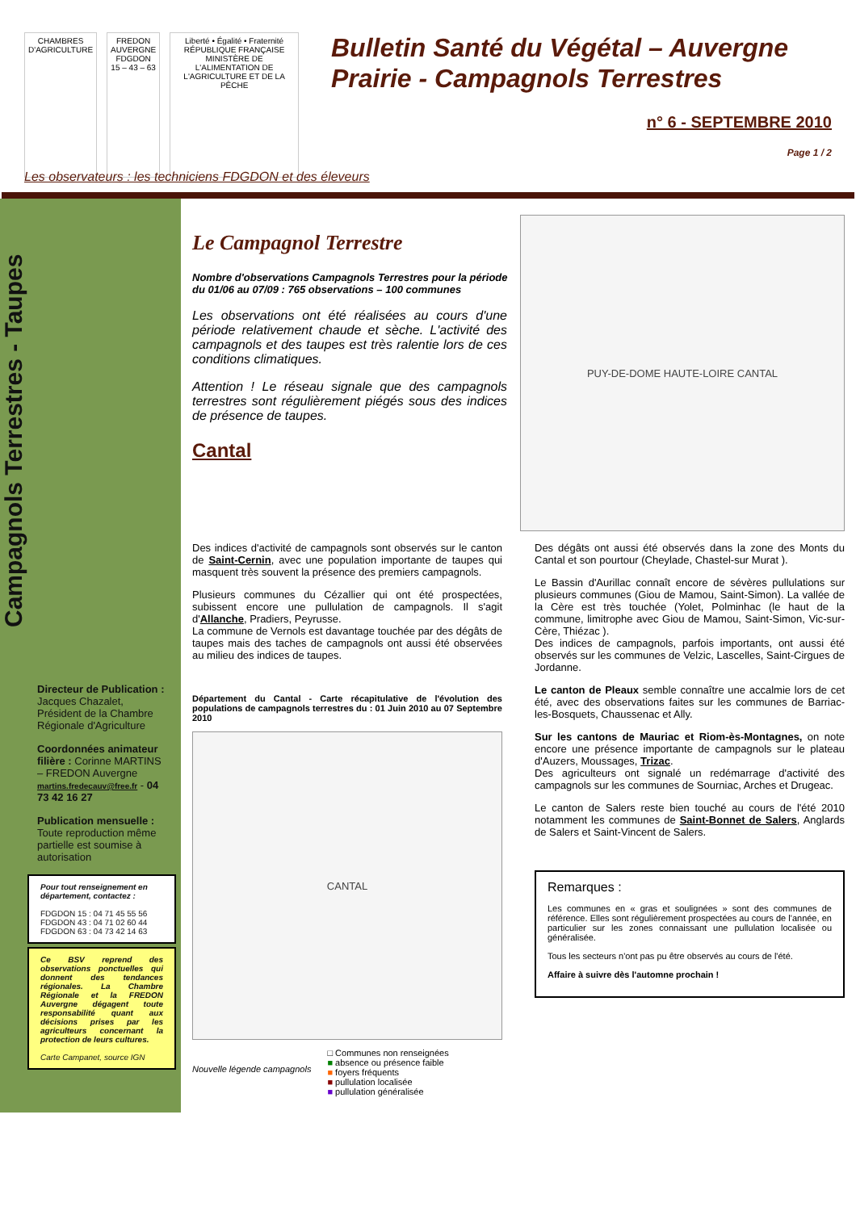CHAMBRES D'AGRICULTURE FREDON AUVERGNE
FDGDON
15 – 43 – 63
Liberté • Égalité • Fraternité
RÉPUBLIQUE FRANÇAISE
MINISTÈRE DE L'ALIMENTATION DE L'AGRICULTURE ET DE LA PÊCHE
Bulletin Santé du Végétal – Auvergne
Prairie - Campagnols Terrestres
n° 6 - SEPTEMBRE 2010
Page 1 / 2
Les observateurs : les techniciens FDGDON et des éleveurs
Campagnols Terrestres - Taupes
Directeur de Publication : Jacques Chazalet, Président de la Chambre Régionale d'Agriculture
Coordonnées animateur filière : Corinne MARTINS – FREDON Auvergne
martins.fredecauv@free.fr - 04 73 42 16 27
Publication mensuelle : Toute reproduction même partielle est soumise à autorisation
Pour tout renseignement en département, contactez :
FDGDON 15 : 04 71 45 55 56
FDGDON 43 : 04 71 02 60 44
FDGDON 63 : 04 73 42 14 63
Ce BSV reprend des observations ponctuelles qui donnent des tendances régionales. La Chambre Régionale et la FREDON Auvergne dégagent toute responsabilité quant aux décisions prises par les agriculteurs concernant la protection de leurs cultures.
Carte Campanet, source IGN
Le Campagnol Terrestre
Nombre d'observations Campagnols Terrestres pour la période du 01/06 au 07/09 : 765 observations – 100 communes
Les observations ont été réalisées au cours d'une période relativement chaude et sèche. L'activité des campagnols et des taupes est très ralentie lors de ces conditions climatiques.
Attention ! Le réseau signale que des campagnols terrestres sont régulièrement piégés sous des indices de présence de taupes.
Cantal
PUY-DE-DOME HAUTE-LOIRE CANTAL
Des indices d'activité de campagnols sont observés sur le canton de Saint-Cernin, avec une population importante de taupes qui masquent très souvent la présence des premiers campagnols.
Plusieurs communes du Cézallier qui ont été prospectées, subissent encore une pullulation de campagnols. Il s'agit d'Allanche, Pradiers, Peyrusse.
La commune de Vernols est davantage touchée par des dégâts de taupes mais des taches de campagnols ont aussi été observées au milieu des indices de taupes.
Département du Cantal - Carte récapitulative de l'évolution des populations de campagnols terrestres du : 01 Juin 2010 au 07 Septembre 2010
CANTAL
Nouvelle légende campagnols
□ Communes non renseignées
■ absence ou présence faible
■ foyers fréquents
■ pullulation localisée
■ pullulation généralisée
Des dégâts ont aussi été observés dans la zone des Monts du Cantal et son pourtour (Cheylade, Chastel-sur Murat ).
Le Bassin d'Aurillac connaît encore de sévères pullulations sur plusieurs communes (Giou de Mamou, Saint-Simon). La vallée de la Cère est très touchée (Yolet, Polminhac (le haut de la commune, limitrophe avec Giou de Mamou, Saint-Simon, Vic-sur-Cère, Thiézac ).
Des indices de campagnols, parfois importants, ont aussi été observés sur les communes de Velzic, Lascelles, Saint-Cirgues de Jordanne.
Le canton de Pleaux semble connaître une accalmie lors de cet été, avec des observations faites sur les communes de Barriac-les-Bosquets, Chaussenac et Ally.
Sur les cantons de Mauriac et Riom-ès-Montagnes, on note encore une présence importante de campagnols sur le plateau d'Auzers, Moussages, Trizac.
Des agriculteurs ont signalé un redémarrage d'activité des campagnols sur les communes de Sourniac, Arches et Drugeac.
Le canton de Salers reste bien touché au cours de l'été 2010 notamment les communes de Saint-Bonnet de Salers, Anglards de Salers et Saint-Vincent de Salers.
Remarques :
Les communes en « gras et soulignées » sont des communes de référence. Elles sont régulièrement prospectées au cours de l'année, en particulier sur les zones connaissant une pullulation localisée ou généralisée.
Tous les secteurs n'ont pas pu être observés au cours de l'été.
Affaire à suivre dès l'automne prochain !